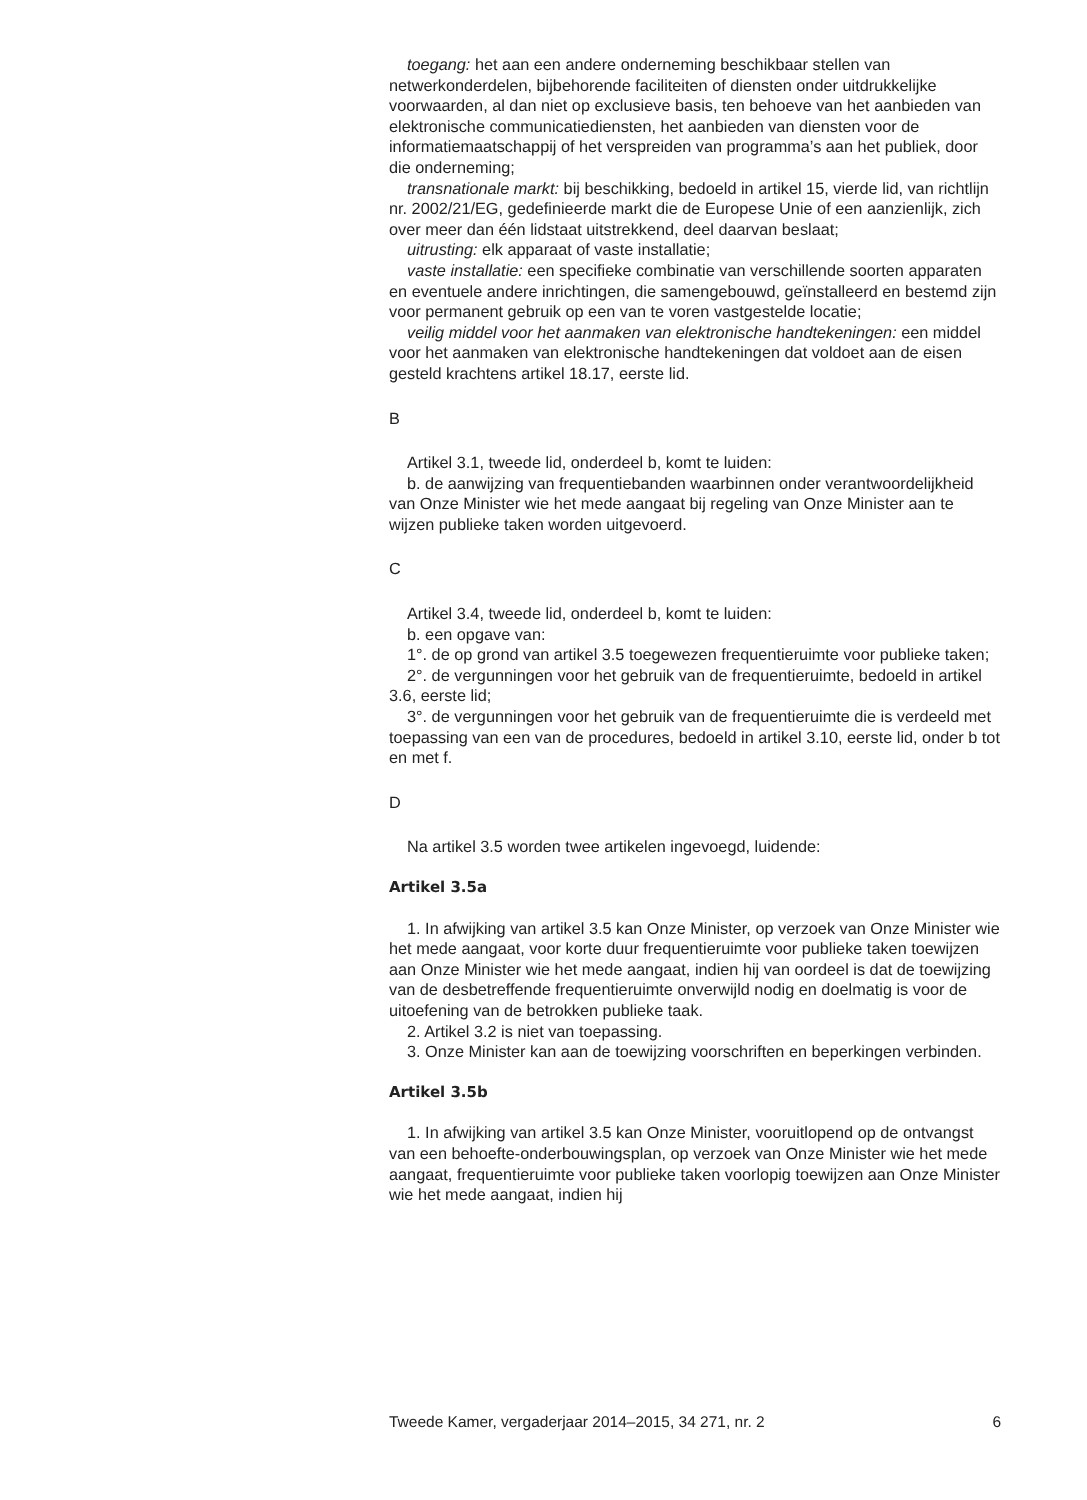toegang: het aan een andere onderneming beschikbaar stellen van netwerkonderdelen, bijbehorende faciliteiten of diensten onder uitdrukkelijke voorwaarden, al dan niet op exclusieve basis, ten behoeve van het aanbieden van elektronische communicatiediensten, het aanbieden van diensten voor de informatiemaatschappij of het verspreiden van programma’s aan het publiek, door die onderneming;
transnationale markt: bij beschikking, bedoeld in artikel 15, vierde lid, van richtlijn nr. 2002/21/EG, gedefinieerde markt die de Europese Unie of een aanzienlijk, zich over meer dan één lidstaat uitstrekkend, deel daarvan beslaat;
uitrusting: elk apparaat of vaste installatie;
vaste installatie: een specifieke combinatie van verschillende soorten apparaten en eventuele andere inrichtingen, die samengebouwd, geïnstalleerd en bestemd zijn voor permanent gebruik op een van te voren vastgestelde locatie;
veilig middel voor het aanmaken van elektronische handtekeningen: een middel voor het aanmaken van elektronische handtekeningen dat voldoet aan de eisen gesteld krachtens artikel 18.17, eerste lid.
B
Artikel 3.1, tweede lid, onderdeel b, komt te luiden:
b. de aanwijzing van frequentiebanden waarbinnen onder verantwoordelijkheid van Onze Minister wie het mede aangaat bij regeling van Onze Minister aan te wijzen publieke taken worden uitgevoerd.
C
Artikel 3.4, tweede lid, onderdeel b, komt te luiden:
b. een opgave van:
1°. de op grond van artikel 3.5 toegewezen frequentieruimte voor publieke taken;
2°. de vergunningen voor het gebruik van de frequentieruimte, bedoeld in artikel 3.6, eerste lid;
3°. de vergunningen voor het gebruik van de frequentieruimte die is verdeeld met toepassing van een van de procedures, bedoeld in artikel 3.10, eerste lid, onder b tot en met f.
D
Na artikel 3.5 worden twee artikelen ingevoegd, luidende:
Artikel 3.5a
1. In afwijking van artikel 3.5 kan Onze Minister, op verzoek van Onze Minister wie het mede aangaat, voor korte duur frequentieruimte voor publieke taken toewijzen aan Onze Minister wie het mede aangaat, indien hij van oordeel is dat de toewijzing van de desbetreffende frequentieruimte onverwijld nodig en doelmatig is voor de uitoefening van de betrokken publieke taak.
2. Artikel 3.2 is niet van toepassing.
3. Onze Minister kan aan de toewijzing voorschriften en beperkingen verbinden.
Artikel 3.5b
1. In afwijking van artikel 3.5 kan Onze Minister, vooruitlopend op de ontvangst van een behoefte-onderbouwingsplan, op verzoek van Onze Minister wie het mede aangaat, frequentieruimte voor publieke taken voorlopig toewijzen aan Onze Minister wie het mede aangaat, indien hij
Tweede Kamer, vergaderjaar 2014–2015, 34 271, nr. 2 6